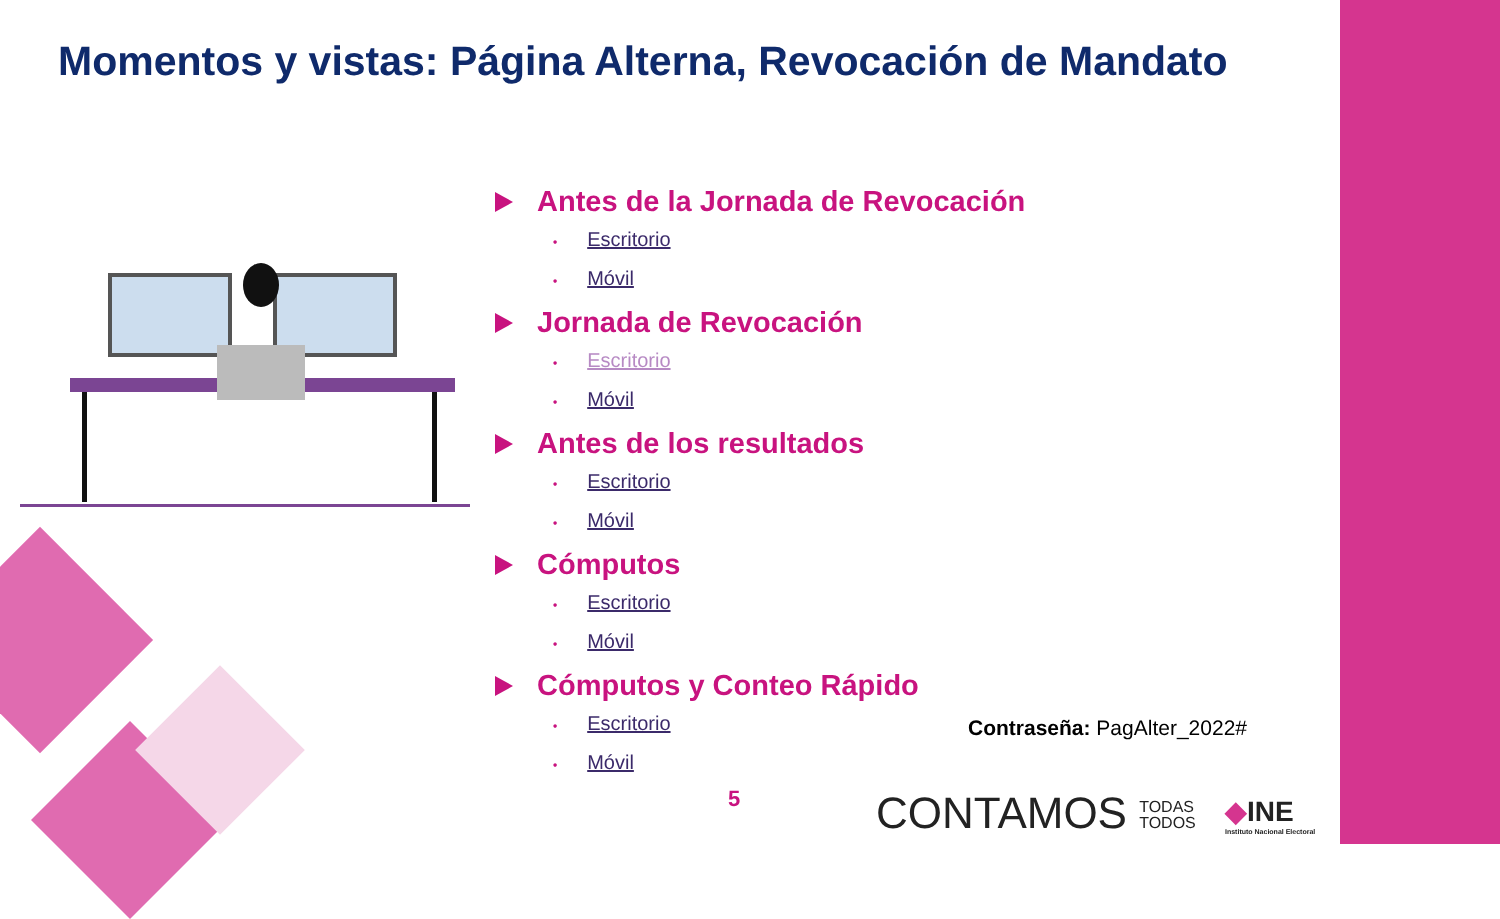Momentos y vistas: Página Alterna, Revocación de Mandato
Antes de la Jornada de Revocación
• Escritorio
• Móvil
Jornada de Revocación
• Escritorio
• Móvil
Antes de los resultados
• Escritorio
• Móvil
Cómputos
• Escritorio
• Móvil
Cómputos y Conteo Rápido
• Escritorio
• Móvil
Contraseña: PagAlter_2022#
5
CONTAMOS TODAS
TODOS
◆INE
Instituto Nacional Electoral